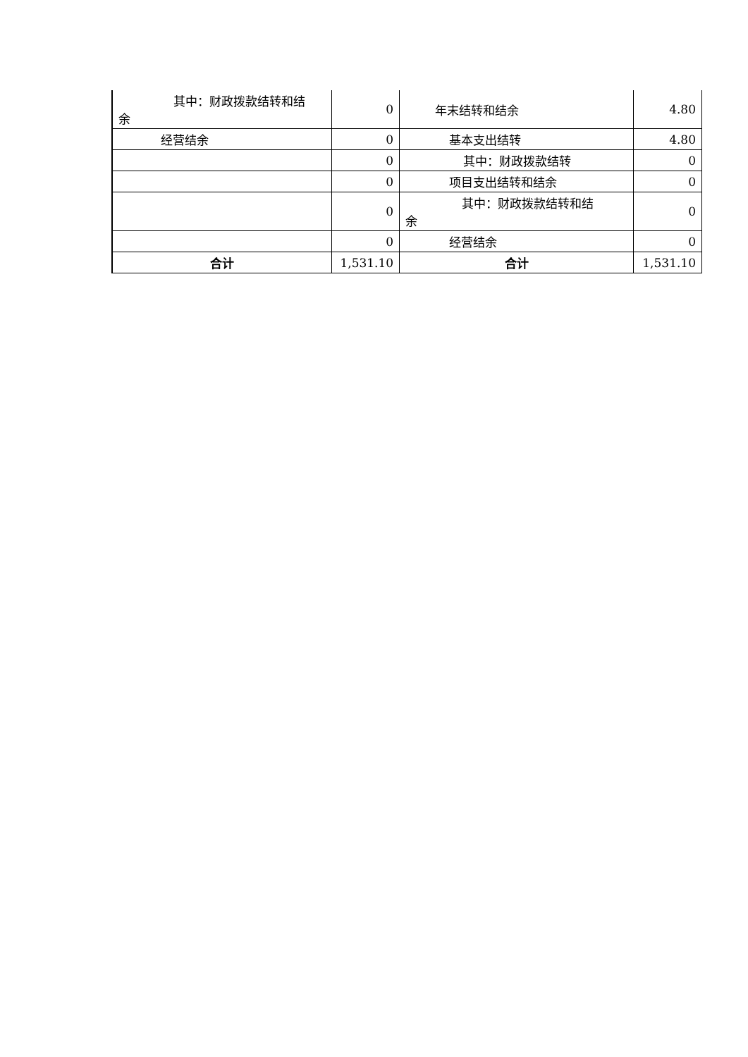| 其中：财政拨款结转和结 余 | 0 | 年末结转和结余 | 4.80 |
| 经营结余 | 0 | 基本支出结转 | 4.80 |
| | 0 | 其中：财政拨款结转 | 0 |
| | 0 | 项目支出结转和结余 | 0 |
| | 0 | 其中：财政拨款结转和结 余 | 0 |
| | 0 | 经营结余 | 0 |
| 合计 | 1,531.10 | 合计 | 1,531.10 |